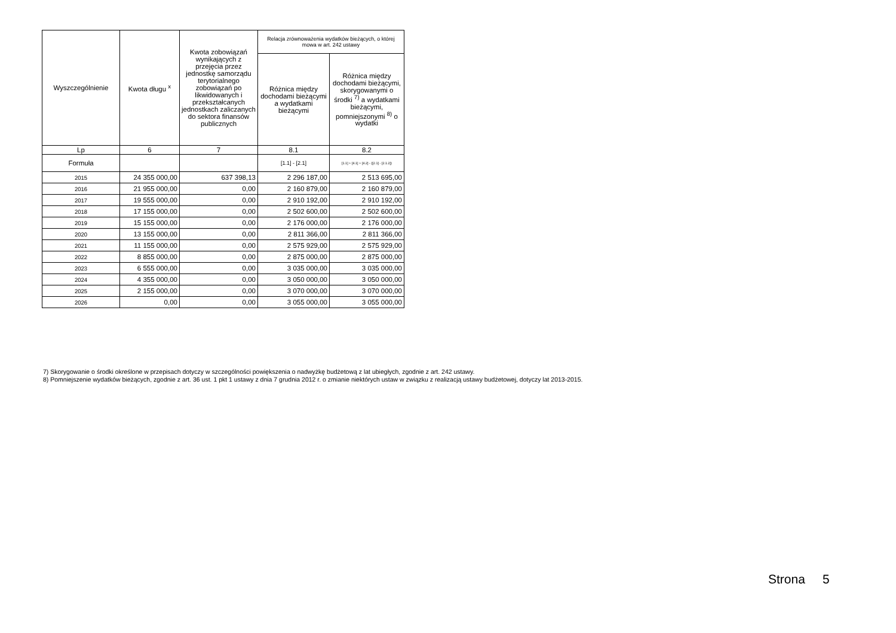| Wyszczególnienie | Kwota długu <sup>x</sup> | Kwota zobowiązań wynikających z przejęcia przez jednostkę samorządu terytorialnego zobowiązań po likwidowanych i przekształcanych jednostkach zaliczanych do sektora finansów publicznych | Relacja zrównoważenia wydatków bieżących, o której mowa w art. 242 ustawy | |
| --- | --- | --- | --- | --- |
| | | | Różnica między dochodami bieżącymi a wydatkami bieżącymi | Różnica między dochodami bieżącymi, skorygowanymi o środki <sup>7)</sup> a wydatkami bieżącymi, pomniejszonymi <sup>8)</sup> o wydatki |
| Lp | 6 | 7 | 8.1 | 8.2 |
| Formuła | | | [1.1] - [2.1] | [1.1] + [4.1] + [4.2] - ([2.1] - [2.1.2]) |
| 2015 | 24 355 000,00 | 637 398,13 | 2 296 187,00 | 2 513 695,00 |
| 2016 | 21 955 000,00 | 0,00 | 2 160 879,00 | 2 160 879,00 |
| 2017 | 19 555 000,00 | 0,00 | 2 910 192,00 | 2 910 192,00 |
| 2018 | 17 155 000,00 | 0,00 | 2 502 600,00 | 2 502 600,00 |
| 2019 | 15 155 000,00 | 0,00 | 2 176 000,00 | 2 176 000,00 |
| 2020 | 13 155 000,00 | 0,00 | 2 811 366,00 | 2 811 366,00 |
| 2021 | 11 155 000,00 | 0,00 | 2 575 929,00 | 2 575 929,00 |
| 2022 | 8 855 000,00 | 0,00 | 2 875 000,00 | 2 875 000,00 |
| 2023 | 6 555 000,00 | 0,00 | 3 035 000,00 | 3 035 000,00 |
| 2024 | 4 355 000,00 | 0,00 | 3 050 000,00 | 3 050 000,00 |
| 2025 | 2 155 000,00 | 0,00 | 3 070 000,00 | 3 070 000,00 |
| 2026 | 0,00 | 0,00 | 3 055 000,00 | 3 055 000,00 |
7) Skorygowanie o środki określone w przepisach dotyczy w szczególności powiększenia o nadwyżkę budżetową z lat ubiegłych, zgodnie z art. 242 ustawy.
8) Pomniejszenie wydatków bieżących, zgodnie z art. 36 ust. 1 pkt 1 ustawy z dnia 7 grudnia 2012 r. o zmianie niektórych ustaw w związku z realizacją ustawy budżetowej, dotyczy lat 2013-2015.
Strona 5